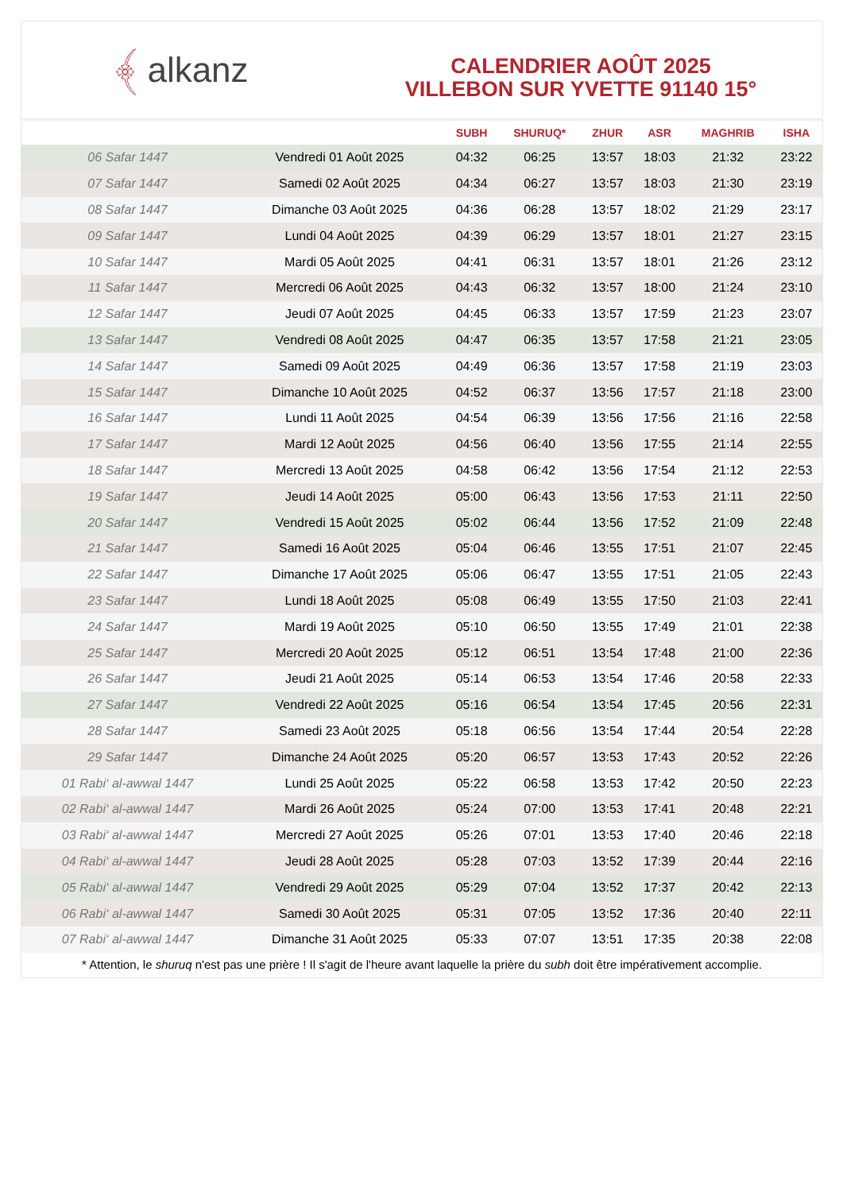﴾ alkanz
CALENDRIER AOÛT 2025
VILLEBON SUR YVETTE 91140 15°
| | | SUBH | SHURUQ* | ZHUR | ASR | MAGHRIB | ISHA |
| --- | --- | --- | --- | --- | --- | --- | --- |
| 06 Safar 1447 | Vendredi 01 Août 2025 | 04:32 | 06:25 | 13:57 | 18:03 | 21:32 | 23:22 |
| 07 Safar 1447 | Samedi 02 Août 2025 | 04:34 | 06:27 | 13:57 | 18:03 | 21:30 | 23:19 |
| 08 Safar 1447 | Dimanche 03 Août 2025 | 04:36 | 06:28 | 13:57 | 18:02 | 21:29 | 23:17 |
| 09 Safar 1447 | Lundi 04 Août 2025 | 04:39 | 06:29 | 13:57 | 18:01 | 21:27 | 23:15 |
| 10 Safar 1447 | Mardi 05 Août 2025 | 04:41 | 06:31 | 13:57 | 18:01 | 21:26 | 23:12 |
| 11 Safar 1447 | Mercredi 06 Août 2025 | 04:43 | 06:32 | 13:57 | 18:00 | 21:24 | 23:10 |
| 12 Safar 1447 | Jeudi 07 Août 2025 | 04:45 | 06:33 | 13:57 | 17:59 | 21:23 | 23:07 |
| 13 Safar 1447 | Vendredi 08 Août 2025 | 04:47 | 06:35 | 13:57 | 17:58 | 21:21 | 23:05 |
| 14 Safar 1447 | Samedi 09 Août 2025 | 04:49 | 06:36 | 13:57 | 17:58 | 21:19 | 23:03 |
| 15 Safar 1447 | Dimanche 10 Août 2025 | 04:52 | 06:37 | 13:56 | 17:57 | 21:18 | 23:00 |
| 16 Safar 1447 | Lundi 11 Août 2025 | 04:54 | 06:39 | 13:56 | 17:56 | 21:16 | 22:58 |
| 17 Safar 1447 | Mardi 12 Août 2025 | 04:56 | 06:40 | 13:56 | 17:55 | 21:14 | 22:55 |
| 18 Safar 1447 | Mercredi 13 Août 2025 | 04:58 | 06:42 | 13:56 | 17:54 | 21:12 | 22:53 |
| 19 Safar 1447 | Jeudi 14 Août 2025 | 05:00 | 06:43 | 13:56 | 17:53 | 21:11 | 22:50 |
| 20 Safar 1447 | Vendredi 15 Août 2025 | 05:02 | 06:44 | 13:56 | 17:52 | 21:09 | 22:48 |
| 21 Safar 1447 | Samedi 16 Août 2025 | 05:04 | 06:46 | 13:55 | 17:51 | 21:07 | 22:45 |
| 22 Safar 1447 | Dimanche 17 Août 2025 | 05:06 | 06:47 | 13:55 | 17:51 | 21:05 | 22:43 |
| 23 Safar 1447 | Lundi 18 Août 2025 | 05:08 | 06:49 | 13:55 | 17:50 | 21:03 | 22:41 |
| 24 Safar 1447 | Mardi 19 Août 2025 | 05:10 | 06:50 | 13:55 | 17:49 | 21:01 | 22:38 |
| 25 Safar 1447 | Mercredi 20 Août 2025 | 05:12 | 06:51 | 13:54 | 17:48 | 21:00 | 22:36 |
| 26 Safar 1447 | Jeudi 21 Août 2025 | 05:14 | 06:53 | 13:54 | 17:46 | 20:58 | 22:33 |
| 27 Safar 1447 | Vendredi 22 Août 2025 | 05:16 | 06:54 | 13:54 | 17:45 | 20:56 | 22:31 |
| 28 Safar 1447 | Samedi 23 Août 2025 | 05:18 | 06:56 | 13:54 | 17:44 | 20:54 | 22:28 |
| 29 Safar 1447 | Dimanche 24 Août 2025 | 05:20 | 06:57 | 13:53 | 17:43 | 20:52 | 22:26 |
| 01 Rabi‘ al-awwal 1447 | Lundi 25 Août 2025 | 05:22 | 06:58 | 13:53 | 17:42 | 20:50 | 22:23 |
| 02 Rabi‘ al-awwal 1447 | Mardi 26 Août 2025 | 05:24 | 07:00 | 13:53 | 17:41 | 20:48 | 22:21 |
| 03 Rabi‘ al-awwal 1447 | Mercredi 27 Août 2025 | 05:26 | 07:01 | 13:53 | 17:40 | 20:46 | 22:18 |
| 04 Rabi‘ al-awwal 1447 | Jeudi 28 Août 2025 | 05:28 | 07:03 | 13:52 | 17:39 | 20:44 | 22:16 |
| 05 Rabi‘ al-awwal 1447 | Vendredi 29 Août 2025 | 05:29 | 07:04 | 13:52 | 17:37 | 20:42 | 22:13 |
| 06 Rabi‘ al-awwal 1447 | Samedi 30 Août 2025 | 05:31 | 07:05 | 13:52 | 17:36 | 20:40 | 22:11 |
| 07 Rabi‘ al-awwal 1447 | Dimanche 31 Août 2025 | 05:33 | 07:07 | 13:51 | 17:35 | 20:38 | 22:08 |
* Attention, le shuruq n'est pas une prière ! Il s'agit de l'heure avant laquelle la prière du subh doit être impérativement accomplie.